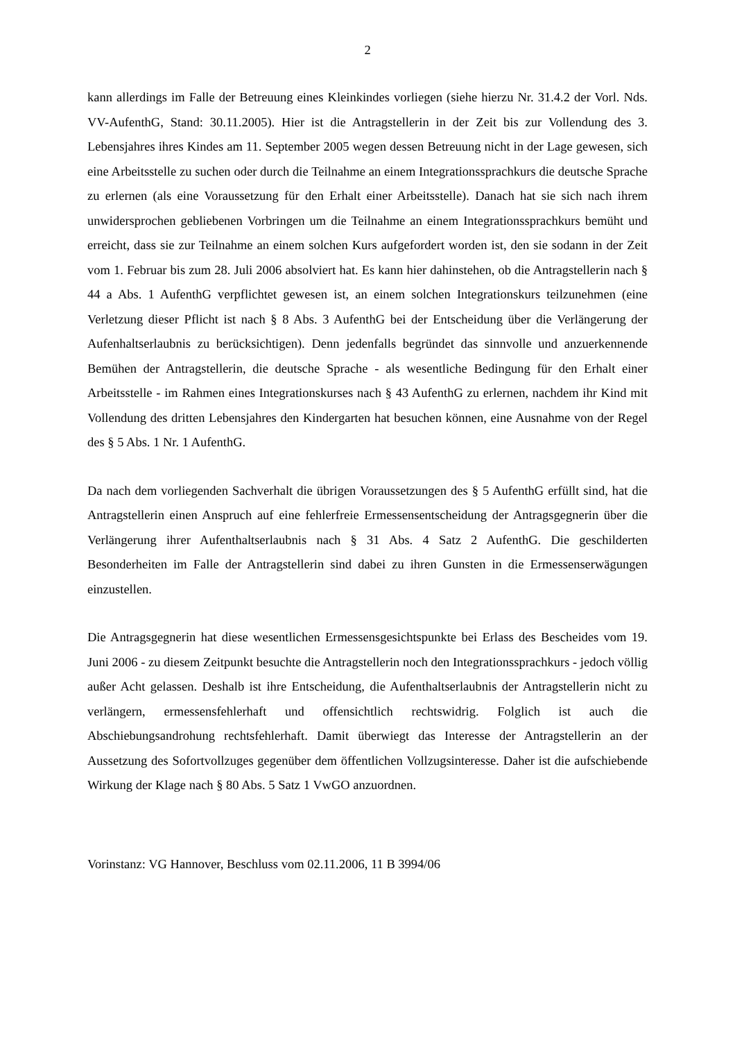2
kann allerdings im Falle der Betreuung eines Kleinkindes vorliegen (siehe hierzu Nr. 31.4.2 der Vorl. Nds. VV-AufenthG, Stand: 30.11.2005). Hier ist die Antragstellerin in der Zeit bis zur Vollendung des 3. Lebensjahres ihres Kindes am 11. September 2005 wegen dessen Betreuung nicht in der Lage gewesen, sich eine Arbeitsstelle zu suchen oder durch die Teilnahme an einem Integrationssprachkurs die deutsche Sprache zu erlernen (als eine Voraussetzung für den Erhalt einer Arbeitsstelle). Danach hat sie sich nach ihrem unwidersprochen gebliebenen Vorbringen um die Teilnahme an einem Integrationssprachkurs bemüht und erreicht, dass sie zur Teilnahme an einem solchen Kurs aufgefordert worden ist, den sie sodann in der Zeit vom 1. Februar bis zum 28. Juli 2006 absolviert hat. Es kann hier dahinstehen, ob die Antragstellerin nach § 44 a Abs. 1 AufenthG verpflichtet gewesen ist, an einem solchen Integrationskurs teilzunehmen (eine Verletzung dieser Pflicht ist nach § 8 Abs. 3 AufenthG bei der Entscheidung über die Verlängerung der Aufenhaltserlaubnis zu berücksichtigen). Denn jedenfalls begründet das sinnvolle und anzuerkennende Bemühen der Antragstellerin, die deutsche Sprache - als wesentliche Bedingung für den Erhalt einer Arbeitsstelle - im Rahmen eines Integrationskurses nach § 43 AufenthG zu erlernen, nachdem ihr Kind mit Vollendung des dritten Lebensjahres den Kindergarten hat besuchen können, eine Ausnahme von der Regel des § 5 Abs. 1 Nr. 1 AufenthG.
Da nach dem vorliegenden Sachverhalt die übrigen Voraussetzungen des § 5 AufenthG erfüllt sind, hat die Antragstellerin einen Anspruch auf eine fehlerfreie Ermessensentscheidung der Antragsgegnerin über die Verlängerung ihrer Aufenthaltserlaubnis nach § 31 Abs. 4 Satz 2 AufenthG. Die geschilderten Besonderheiten im Falle der Antragstellerin sind dabei zu ihren Gunsten in die Ermessenserwägungen einzustellen.
Die Antragsgegnerin hat diese wesentlichen Ermessensgesichtspunkte bei Erlass des Bescheides vom 19. Juni 2006 - zu diesem Zeitpunkt besuchte die Antragstellerin noch den Integrationssprachkurs - jedoch völlig außer Acht gelassen. Deshalb ist ihre Entscheidung, die Aufenthaltserlaubnis der Antragstellerin nicht zu verlängern, ermessensfehlerhaft und offensichtlich rechtswidrig. Folglich ist auch die Abschiebungsandrohung rechtsfehlerhaft. Damit überwiegt das Interesse der Antragstellerin an der Aussetzung des Sofortvollzuges gegenüber dem öffentlichen Vollzugsinteresse. Daher ist die aufschiebende Wirkung der Klage nach § 80 Abs. 5 Satz 1 VwGO anzuordnen.
Vorinstanz: VG Hannover, Beschluss vom 02.11.2006, 11 B 3994/06